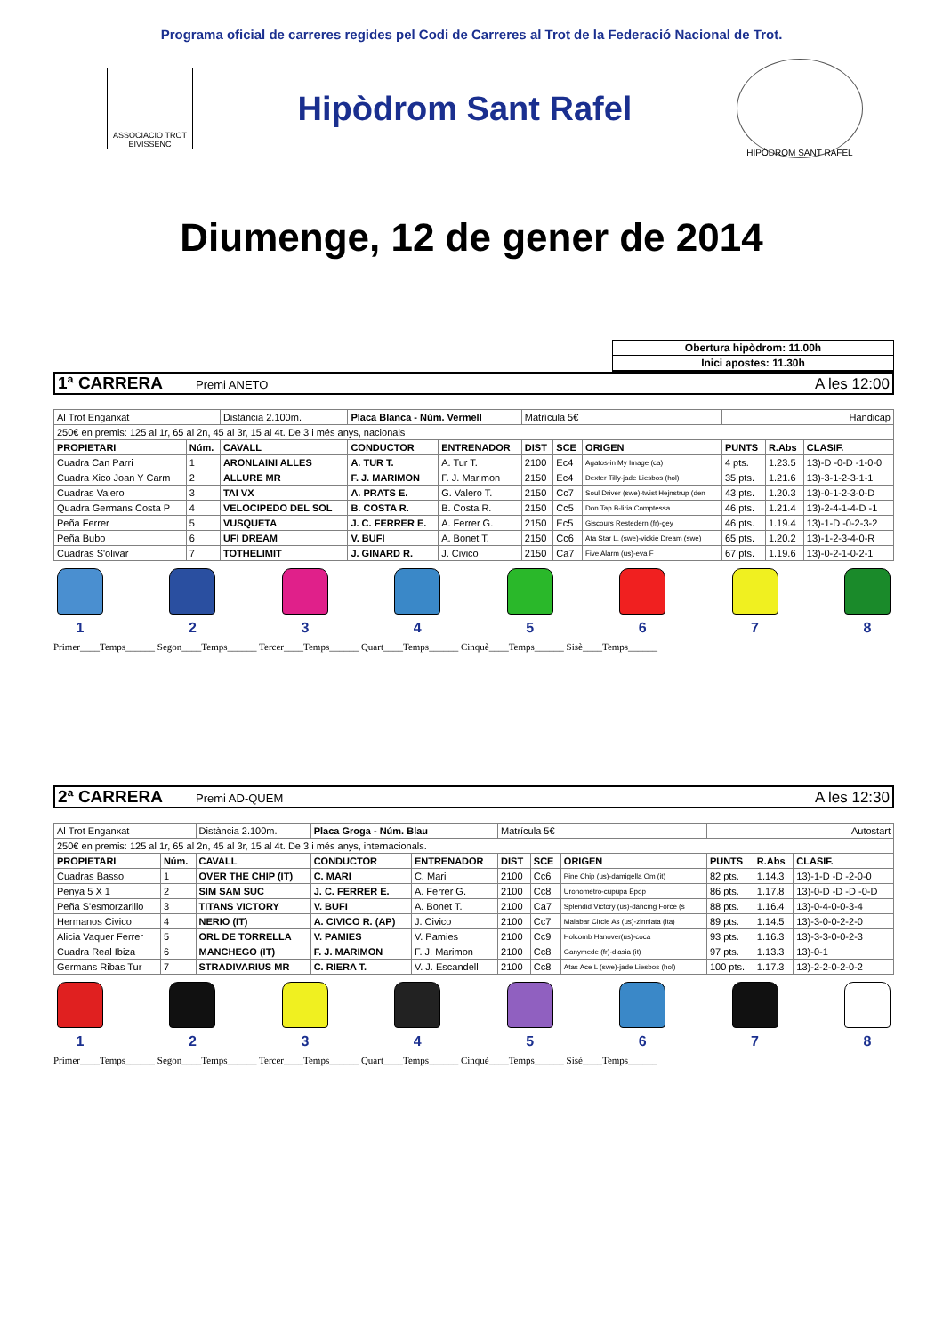Programa oficial de carreres regides pel Codi de Carreres al Trot de la Federació Nacional de Trot.
ASSOCIACIO TROT EIVISSENC
Hipòdrom Sant Rafel
HIPÒDROM SANT RAFEL
Diumenge, 12 de gener de 2014
Obertura hipòdrom: 11.00h
Inici apostes: 11.30h
1ª CARRERA Premi ANETO A les 12:00
| Al Trot Enganxat | | Distància 2.100m. | Placa Blanca - Núm. Vermell | | Matrícula 5€ | | | Handicap | | |
| 250€ en premis: 125 al 1r, 65 al 2n, 45 al 3r, 15 al 4t. De 3 i més anys, nacionals | | | | | | | | | | |
| PROPIETARI | Núm. | CAVALL | CONDUCTOR | ENTRENADOR | DIST | SCE | ORIGEN | PUNTS | R.Abs | CLASIF. |
| Cuadra Can Parri | 1 | ARONLAINI ALLES | A. TUR T. | A. Tur T. | 2100 | Ec4 | Agatos-in My Image (ca) | 4 pts. | 1.23.5 | 13)-D -0-D -1-0-0 |
| Cuadra Xico Joan Y Carm | 2 | ALLURE MR | F. J. MARIMON | F. J. Marimon | 2150 | Ec4 | Dexter Tilly-jade Liesbos (hol) | 35 pts. | 1.21.6 | 13)-3-1-2-3-1-1 |
| Cuadras Valero | 3 | TAI VX | A. PRATS E. | G. Valero T. | 2150 | Cc7 | Soul Driver (swe)-twist Hejnstrup (den | 43 pts. | 1.20.3 | 13)-0-1-2-3-0-D |
| Quadra Germans Costa P | 4 | VELOCIPEDO DEL SOL | B. COSTA R. | B. Costa R. | 2150 | Cc5 | Don Tap B-liria Comptessa | 46 pts. | 1.21.4 | 13)-2-4-1-4-D -1 |
| Peña Ferrer | 5 | VUSQUETA | J. C. FERRER E. | A. Ferrer G. | 2150 | Ec5 | Giscours Restedern (fr)-gey | 46 pts. | 1.19.4 | 13)-1-D -0-2-3-2 |
| Peña Bubo | 6 | UFI DREAM | V. BUFI | A. Bonet T. | 2150 | Cc6 | Ata Star L. (swe)-vickie Dream (swe) | 65 pts. | 1.20.2 | 13)-1-2-3-4-0-R |
| Cuadras S'olivar | 7 | TOTHELIMIT | J. GINARD R. | J. Civico | 2150 | Ca7 | Five Alarm (us)-eva F | 67 pts. | 1.19.6 | 13)-0-2-1-0-2-1 |
1 2 3 4 5 6 7 8
Primer____Temps______ Segon____Temps______ Tercer____Temps______ Quart____Temps______ Cinquè____Temps______ Sisè____Temps______
2ª CARRERA Premi AD-QUEM A les 12:30
| Al Trot Enganxat | | Distància 2.100m. | Placa Groga - Núm. Blau | | Matrícula 5€ | | | Autostart | | |
| 250€ en premis: 125 al 1r, 65 al 2n, 45 al 3r, 15 al 4t. De 3 i més anys, internacionals. | | | | | | | | | | |
| PROPIETARI | Núm. | CAVALL | CONDUCTOR | ENTRENADOR | DIST | SCE | ORIGEN | PUNTS | R.Abs | CLASIF. |
| Cuadras Basso | 1 | OVER THE CHIP (IT) | C. MARI | C. Mari | 2100 | Cc6 | Pine Chip (us)-damigella Om (it) | 82 pts. | 1.14.3 | 13)-1-D -D -2-0-0 |
| Penya 5 X 1 | 2 | SIM SAM SUC | J. C. FERRER E. | A. Ferrer G. | 2100 | Cc8 | Uronometro-cupupa Epop | 86 pts. | 1.17.8 | 13)-0-D -D -D -0-D |
| Peña S'esmorzarillo | 3 | TITANS VICTORY | V. BUFI | A. Bonet T. | 2100 | Ca7 | Splendid Victory (us)-dancing Force (s | 88 pts. | 1.16.4 | 13)-0-4-0-0-3-4 |
| Hermanos Civico | 4 | NERIO (IT) | A. CIVICO R. (AP) | J. Civico | 2100 | Cc7 | Malabar Circle As (us)-zinniata (ita) | 89 pts. | 1.14.5 | 13)-3-0-0-2-2-0 |
| Alicia Vaquer Ferrer | 5 | ORL DE TORRELLA | V. PAMIES | V. Pamies | 2100 | Cc9 | Holcomb Hanover(us)-coca | 93 pts. | 1.16.3 | 13)-3-3-0-0-2-3 |
| Cuadra Real Ibiza | 6 | MANCHEGO (IT) | F. J. MARIMON | F. J. Marimon | 2100 | Cc8 | Ganymede (fr)-diasia (it) | 97 pts. | 1.13.3 | 13)-0-1 |
| Germans Ribas Tur | 7 | STRADIVARIUS MR | C. RIERA T. | V. J. Escandell | 2100 | Cc8 | Atas Ace L (swe)-jade Liesbos (hol) | 100 pts. | 1.17.3 | 13)-2-2-0-2-0-2 |
1 2 3 4 5 6 7 8
Primer____Temps______ Segon____Temps______ Tercer____Temps______ Quart____Temps______ Cinquè____Temps______ Sisè____Temps______